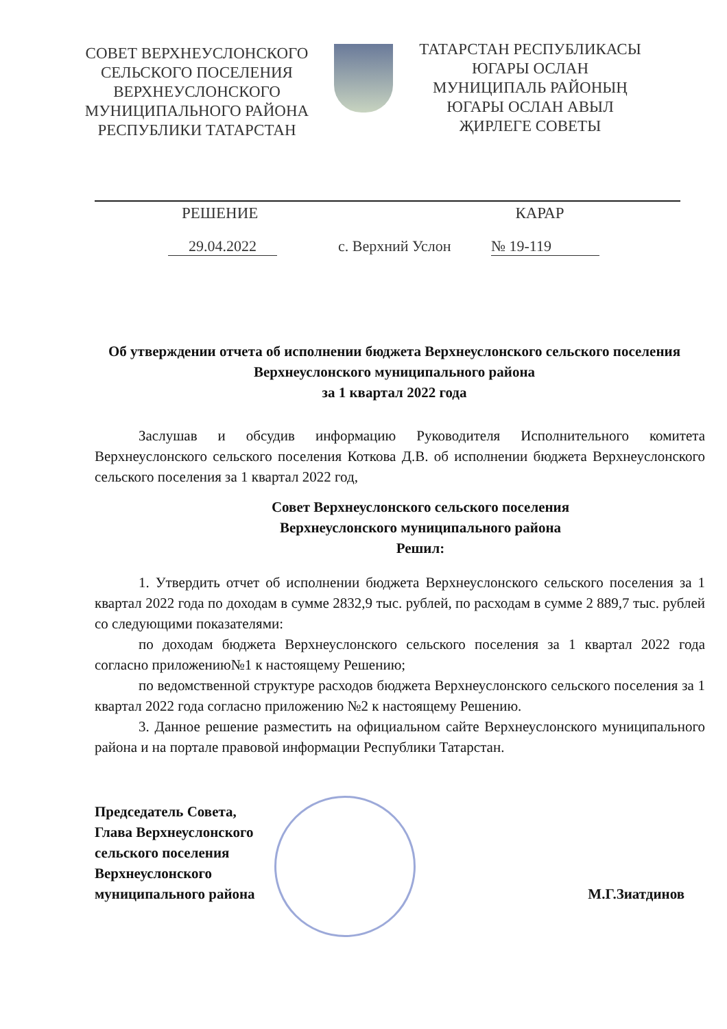СОВЕТ ВЕРХНЕУСЛОНСКОГО
СЕЛЬСКОГО ПОСЕЛЕНИЯ
ВЕРХНЕУСЛОНСКОГО
МУНИЦИПАЛЬНОГО РАЙОНА
РЕСПУБЛИКИ ТАТАРСТАН
ТАТАРСТАН РЕСПУБЛИКАСЫ
ЮГАРЫ ОСЛАН
МУНИЦИПАЛЬ РАЙОНЫҢ
ЮГАРЫ ОСЛАН АВЫЛ
ҖИРЛЕГЕ СОВЕТЫ
РЕШЕНИЕ КАРАР
29.04.2022 с. Верхний Услон № 19-119
Об утверждении отчета об исполнении бюджета Верхнеуслонского сельского поселения Верхнеуслонского муниципального района
за 1 квартал 2022 года
Заслушав и обсудив информацию Руководителя Исполнительного комитета Верхнеуслонского сельского поселения Коткова Д.В. об исполнении бюджета Верхнеуслонского сельского поселения за 1 квартал 2022 год,
Совет Верхнеуслонского сельского поселения
Верхнеуслонского муниципального района
Решил:
1. Утвердить отчет об исполнении бюджета Верхнеуслонского сельского поселения за 1 квартал 2022 года по доходам в сумме 2832,9 тыс. рублей, по расходам в сумме 2 889,7 тыс. рублей со следующими показателями:
по доходам бюджета Верхнеуслонского сельского поселения за 1 квартал 2022 года согласно приложению№1 к настоящему Решению;
по ведомственной структуре расходов бюджета Верхнеуслонского сельского поселения за 1 квартал 2022 года согласно приложению №2 к настоящему Решению.
3. Данное решение разместить на официальном сайте Верхнеуслонского муниципального района и на портале правовой информации Республики Татарстан.
Председатель Совета,
Глава Верхнеуслонского
сельского поселения
Верхнеуслонского
муниципального района
М.Г.Зиатдинов